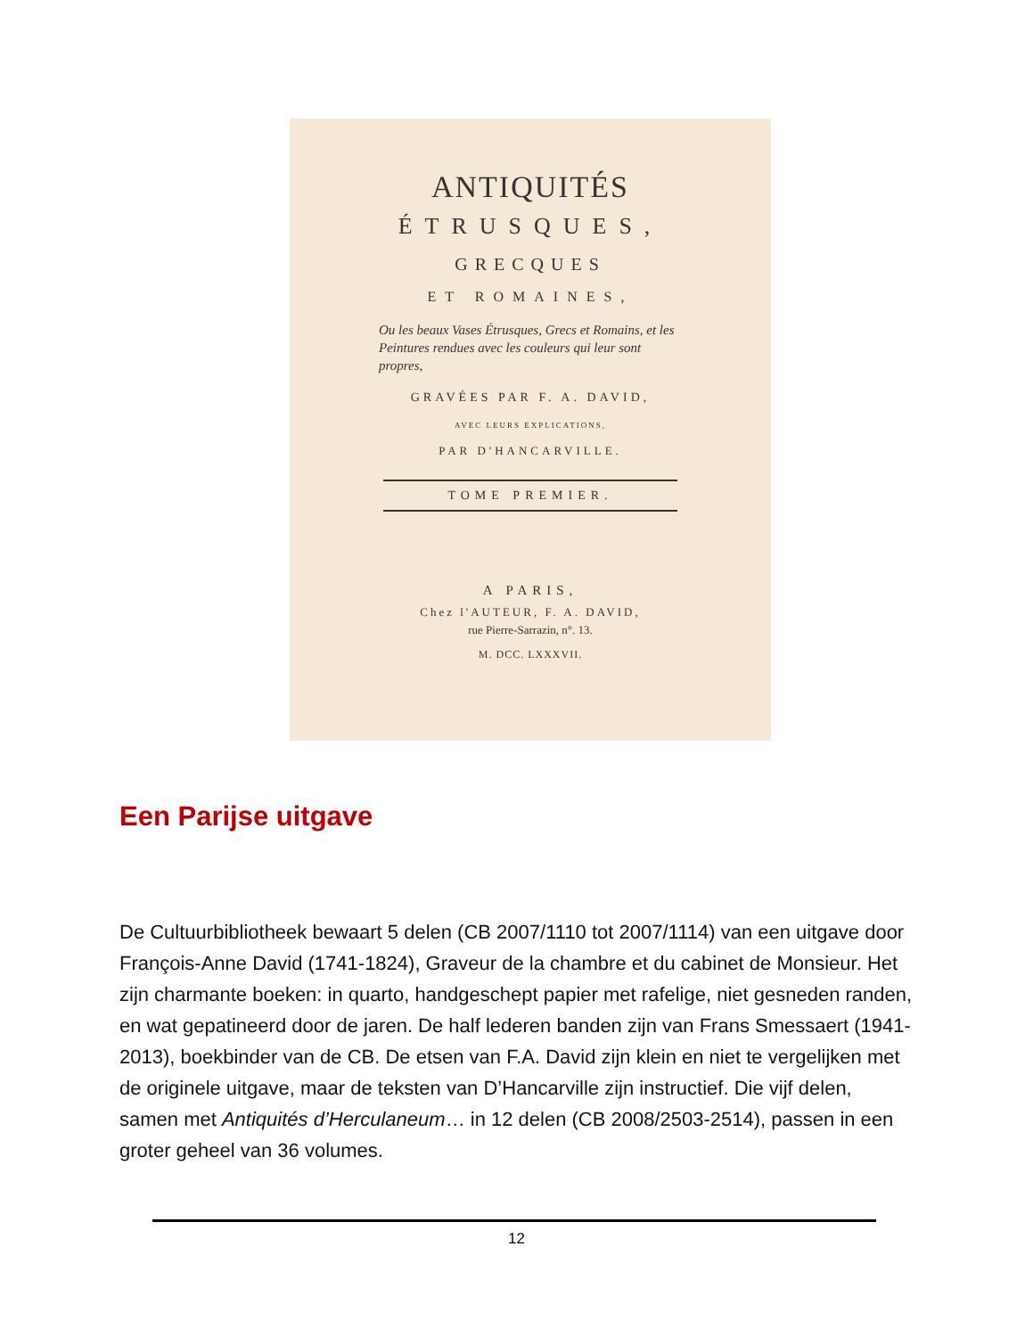ANTIQUITÉS
ÉTRUSQUES,
GRECQUES
ET ROMAINES,
Ou les beaux Vases Étrusques, Grecs et Romains, et les Peintures rendues avec les couleurs qui leur sont propres,
GRAVÉES PAR F. A. DAVID,
AVEC LEURS EXPLICATIONS,
PAR D'HANCARVILLE.
TOME PREMIER.
A PARIS,
Chez l'AUTEUR, F. A. DAVID,
rue Pierre-Sarrazin, n°. 13.
M. DCC. LXXXVII.
Een Parijse uitgave
De Cultuurbibliotheek bewaart 5 delen (CB 2007/1110 tot 2007/1114) van een uitgave door François-Anne David (1741-1824), Graveur de la chambre et du cabinet de Monsieur. Het zijn charmante boeken: in quarto, handgeschept papier met rafelige, niet gesneden randen, en wat gepatineerd door de jaren. De half lederen banden zijn van Frans Smessaert (1941-2013), boekbinder van de CB. De etsen van F.A. David zijn klein en niet te vergelijken met de originele uitgave, maar de teksten van D’Hancarville zijn instructief. Die vijf delen, samen met Antiquités d’Herculaneum… in 12 delen (CB 2008/2503-2514), passen in een groter geheel van 36 volumes.
12